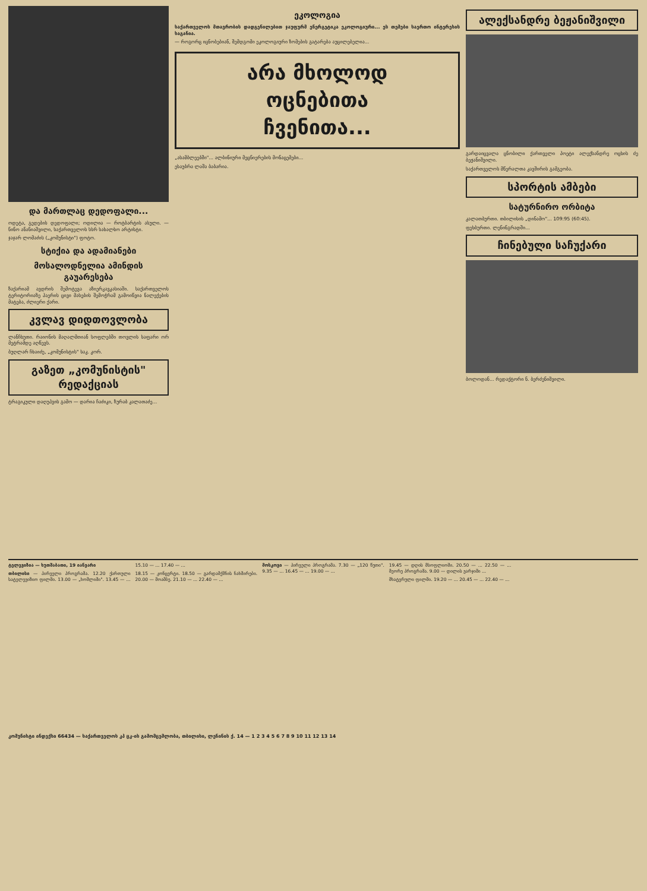და მართლაც დედოფალი...
ოდეტა, გედების დედოფალი; ოდილია — როტბარტის ასული. — ნინო ანანიაშვილი, საქართველოს სსრ სახალხო არტისტი.
ჯაჯარ ლომაძის („კომუნისტი") ფოტო.
სტიქია და ადამიანები
მოსალოდნელია ამინდის გაუარესება
ზაქარიამ ავდრის შემოტევა აზიერკავკასიაში. საქართველოს ტერიტორიაზე ჰაერის ცივი მასების შემოჭრამ გამოიწვია ნალექების მატება, ძლიერი ქარი.
კვლავ დიდთოვლობა
ლანჩხუთი. რაიონის მაღალმთიან სოფლებში თოვლის საფარი ორ მეტრამდე აღწევს.
ბუღლარ ჩხაიძე, „კომუნისტის" საკ. კორ.
გაზეთ „კომუნისტის" რედაქციას
ტრაგიკული დაღუპვის გამო — დარია ჩაძიკი, ზურაბ კალათაძე...
ეკოლოგია
საქართველოს მთავრობის დადგენილებით ჯაუფურმ ენერგეტიკა ეკოლოგიური... ეს თემები საერთო ინტერესის საგანია.
— როგორც იცნობებიან, შემდგომი ეკოლოგიური ზომების გატარება აუცილებელია...
არა მხოლოდ
ოცნებითა
ჩვენითა...
„ასამბლეებში"... ალბინიური მეცნიერების მონაცემები...
ესაუბრა ლაშა ბაბარია.
ალექსანდრე ბეჟანიშვილი
გარდაიცვალა ცნობილი ქართველი პოეტი ალექსანდრე ოცხის ძე ბეჟანიშვილი.
საქართველოს მწერალთა კავშირის გამგეობა.
სპორტის ამბები
სატურნირო ორბიტა
კალათბურთი. თბილისის „დინამო"... 109:95 (60:45).
ფეხბურთი. ლენინგრადში...
ჩინებული საჩუქარი
ბოლოდან... რედაქტორი ნ. ბერძენიშვილი.
ტელევიზია — ხუთშაბათი, 19 იანვარი
თბილისი — პირველი პროგრამა. 12.20 ქართული სატელევიზიო ფილმი. 13.00 — „ხომლიში". 13.45 — ... 15.10 — ... 17.40 — ...
18.15 — კონცერტი. 18.50 — გარდამქმნის ნახშირები. 20.00 — მოამბე. 21.10 — ... 22.40 — ...
მოსკოვი — პირველი პროგრამა. 7.30 — „120 წუთი". 9.35 — ... 16.45 — ... 19.00 — ...
19.45 — დღის მსოფლიოში. 20.50 — ... 22.50 — ... მეორე პროგრამა. 9.00 — დილის ვარჯიში ...
მხატვრული ფილმი. 19.20 — ... 20.45 — ... 22.40 — ...
კომუნისტი ინდექსი 66434 — საქართველოს კპ ცკ-ის გამომცემლობა, თბილისი, ლენინის ქ. 14 — 1 2 3 4 5 6 7 8 9 10 11 12 13 14